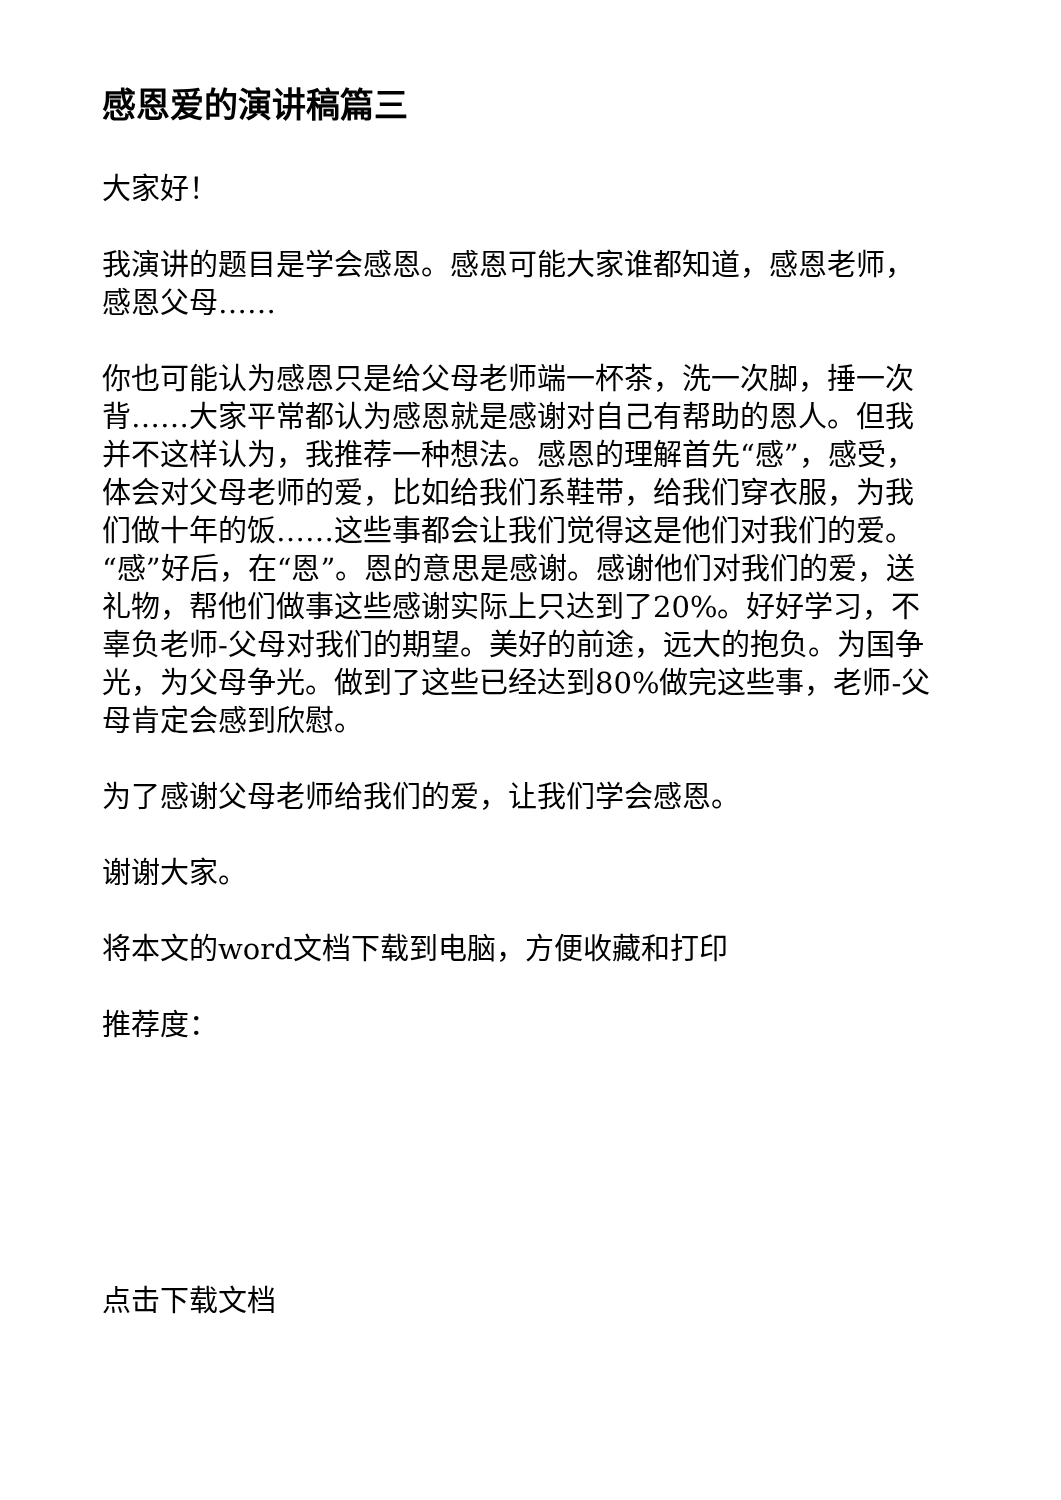感恩爱的演讲稿篇三
大家好！
我演讲的题目是学会感恩。感恩可能大家谁都知道，感恩老师，感恩父母……
你也可能认为感恩只是给父母老师端一杯茶，洗一次脚，捶一次背……大家平常都认为感恩就是感谢对自己有帮助的恩人。但我并不这样认为，我推荐一种想法。感恩的理解首先“感”，感受，体会对父母老师的爱，比如给我们系鞋带，给我们穿衣服，为我们做十年的饭……这些事都会让我们觉得这是他们对我们的爱。“感”好后，在“恩”。恩的意思是感谢。感谢他们对我们的爱，送礼物，帮他们做事这些感谢实际上只达到了20%。好好学习，不辜负老师-父母对我们的期望。美好的前途，远大的抱负。为国争光，为父母争光。做到了这些已经达到80%做完这些事，老师-父母肯定会感到欣慰。
为了感谢父母老师给我们的爱，让我们学会感恩。
谢谢大家。
将本文的word文档下载到电脑，方便收藏和打印
推荐度：
点击下载文档